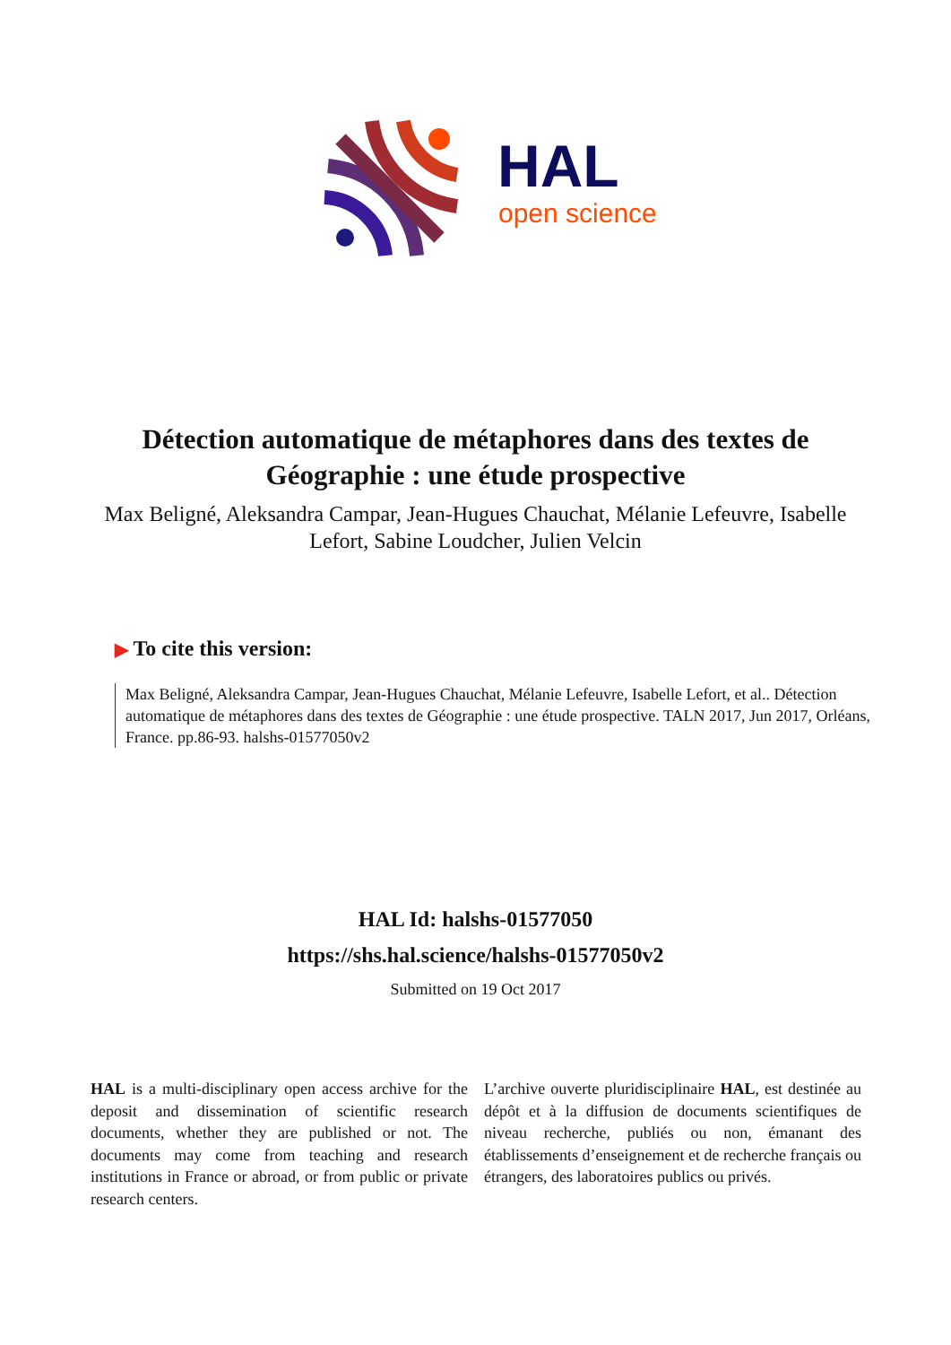HAL
open science
Détection automatique de métaphores dans des textes de Géographie : une étude prospective
Max Beligné, Aleksandra Campar, Jean-Hugues Chauchat, Mélanie Lefeuvre, Isabelle Lefort, Sabine Loudcher, Julien Velcin
▶ To cite this version:
Max Beligné, Aleksandra Campar, Jean-Hugues Chauchat, Mélanie Lefeuvre, Isabelle Lefort, et al.. Détection automatique de métaphores dans des textes de Géographie : une étude prospective. TALN 2017, Jun 2017, Orléans, France. pp.86-93. halshs-01577050v2
HAL Id: halshs-01577050
https://shs.hal.science/halshs-01577050v2
Submitted on 19 Oct 2017
HAL is a multi-disciplinary open access archive for the deposit and dissemination of scientific research documents, whether they are published or not. The documents may come from teaching and research institutions in France or abroad, or from public or private research centers.
L’archive ouverte pluridisciplinaire HAL, est destinée au dépôt et à la diffusion de documents scientifiques de niveau recherche, publiés ou non, émanant des établissements d’enseignement et de recherche français ou étrangers, des laboratoires publics ou privés.